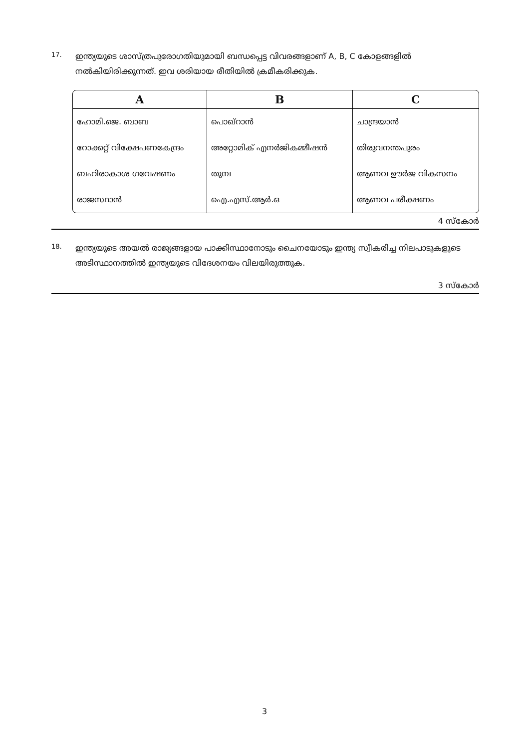17.
ഇന്ത്യയുടെ ശാസ്ത്രപുരോഗതിയുമായി ബന്ധപ്പെട്ട വിവരങ്ങളാണ് A, B, C കോളങ്ങളിൽ നൽകിയിരിക്കുന്നത്. ഇവ ശരിയായ രീതിയിൽ ക്രമീകരിക്കുക.
| A | B | C |
| --- | --- | --- |
| ഹോമി.ജെ. ബാബ | പൊഖ്റാൻ | ചാന്ദ്രയാൻ |
| റോക്കറ്റ് വിക്ഷേപണകേന്ദ്രം | അറ്റോമിക് എനർജികമ്മീഷൻ | തിരുവനന്തപുരം |
| ബഹിരാകാശ ഗവേഷണം | തുമ്പ | ആണവ ഊർജ വികസനം |
| രാജസ്ഥാൻ | ഐ.എസ്.ആർ.ഒ | ആണവ പരീക്ഷണം |
4 സ്കോർ
18.
ഇന്ത്യയുടെ അയൽ രാജ്യങ്ങളായ പാക്കിസ്ഥാനോടും ചൈനയോടും ഇന്ത്യ സ്വീകരിച്ച നിലപാടുകളുടെ അടിസ്ഥാനത്തിൽ ഇന്ത്യയുടെ വിദേശനയം വിലയിരുത്തുക.
3 സ്കോർ
3